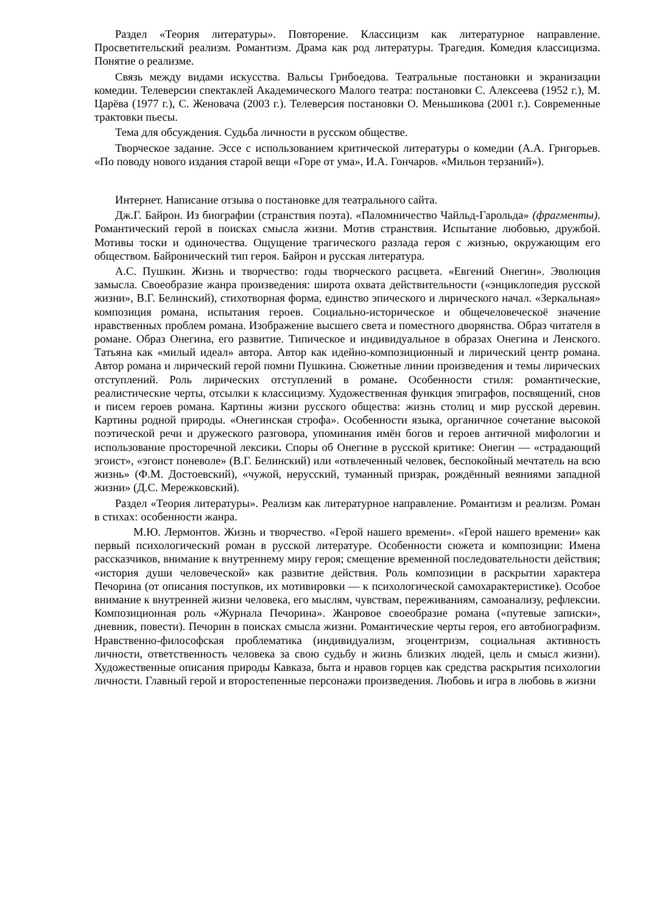Раздел «Теория литературы». Повторение. Классицизм как литературное направление. Просветительский реализм. Романтизм. Драма как род литературы. Трагедия. Комедия классицизма. Понятие о реализме.
Связь между видами искусства. Вальсы Грибоедова. Театральные постановки и экранизации комедии. Телеверсии спектаклей Академического Малого театра: постановки С. Алексеева (1952 г.), М. Царёва (1977 г.), С. Женовача (2003 г.). Телеверсия постановки О. Меньшикова (2001 г.). Современные трактовки пьесы.
Тема для обсуждения. Судьба личности в русском обществе.
Творческое задание. Эссе с использованием критической литературы о комедии (А.А. Григорьев. «По поводу нового издания старой вещи «Горе от ума», И.А. Гончаров. «Мильон терзаний»).
Интернет. Написание отзыва о постановке для театрального сайта.
Дж.Г. Байрон. Из биографии (странствия поэта). «Паломничество Чайльд-Гарольда» (фрагменты). Романтический герой в поисках смысла жизни. Мотив странствия. Испытание любовью, дружбой. Мотивы тоски и одиночества. Ощущение трагического разлада героя с жизнью, окружающим его обществом. Байронический тип героя. Байрон и русская литература.
А.С. Пушкин. Жизнь и творчество: годы творческого расцвета. «Евгений Онегин». Эволюция замысла. Своеобразие жанра произведения: широта охвата действительности («энциклопедия русской жизни», В.Г. Белинский), стихотворная форма, единство эпического и лирического начал. «Зеркальная» композиция романа, испытания героев. Социально-историческое и общечеловеческоё значение нравственных проблем романа. Изображение высшего света и поместного дворянства. Образ читателя в романе. Образ Онегина, его развитие. Типическое и индивидуальное в образах Онегина и Ленского. Татьяна как «милый идеал» автора. Автор как идейно-композиционный и лирический центр романа. Автор романа и лирический герой помни Пушкина. Сюжетные линии произведения и темы лирических отступлений. Роль лирических отступлений в романе. Особенности стиля: романтические, реалистические черты, отсылки к классицизму. Художественная функция эпиграфов, посвящений, снов и писем героев романа. Картины жизни русского общества: жизнь столиц и мир русской деревин. Картины родной природы. «Онегинская строфа». Особенности языка, органичное сочетание высокой поэтической речи и дружеского разговора, упоминания имён богов и героев античной мифологии и использование просторечной лексики. Споры об Онегине в русской критике: Онегин — «страдающий эгоист», «эгоист поневоле» (В.Г. Белинский) или «отвлеченный человек, беспокойный мечтатель на всю жизнь» (Ф.М. Достоевский), «чужой, нерусский, туманный призрак, рождённый веяниями западной жизни» (Д.С. Мережковский).
Раздел «Теория литературы». Реализм как литературное направление. Романтизм и реализм. Роман в стихах: особенности жанра.
М.Ю. Лермонтов. Жизнь и творчество. «Герой нашего времени». «Герой нашего времени» как первый психологический роман в русской литературе. Особенности сюжета и композиции: Имена рассказчиков, внимание к внутреннему миру героя; смещение временной последовательности действия; «история души человеческой» как развитие действия. Роль композиции в раскрытии характера Печорина (от описания поступков, их мотивировки — к психологической самохарактеристике). Особое внимание к внутренней жизни человека, его мыслям, чувствам, переживаниям, самоанализу, рефлексии. Композиционная роль «Журнала Печорина». Жанровое своеобразие романа («путевые записки», дневник, повести). Печорин в поисках смысла жизни. Романтические черты героя, его автобиографизм. Нравственно-философская проблематика (индивидуализм, эгоцентризм, социальная активность личности, ответственность человека за свою судьбу и жизнь близких людей, цель и смысл жизни). Художественные описания природы Кавказа, быта и нравов горцев как средства раскрытия психологии личности. Главный герой и второстепенные персонажи произведения. Любовь и игра в любовь в жизни